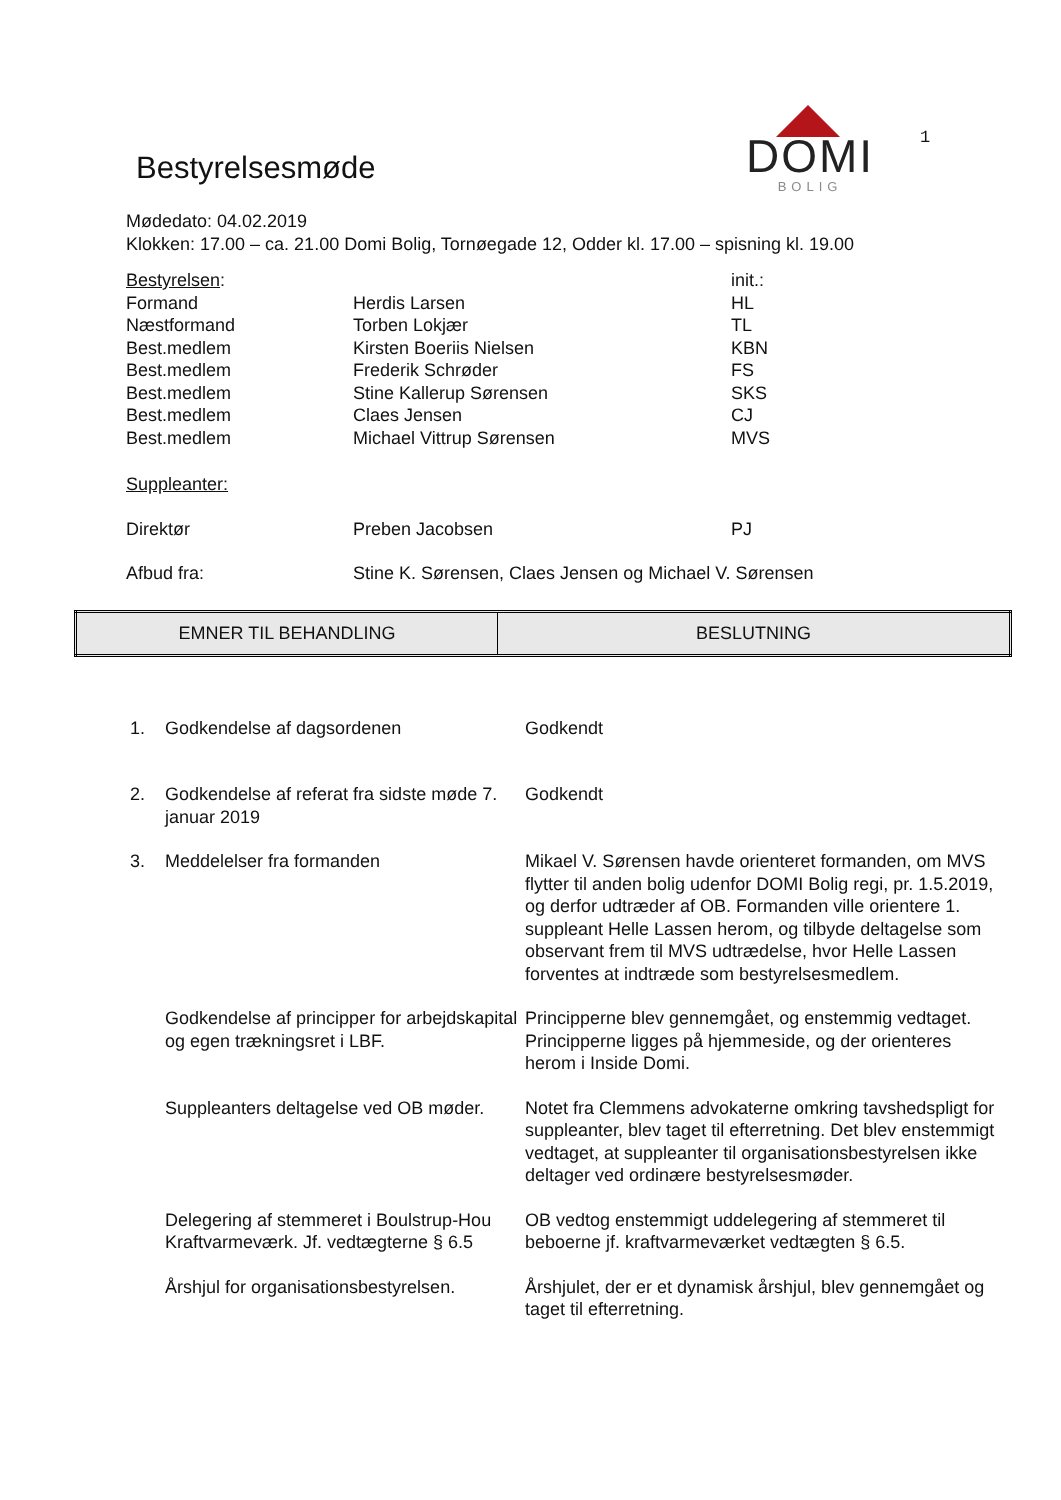Bestyrelsesmøde
DOMI
BOLIG
1
Mødedato: 04.02.2019
Klokken: 17.00 – ca. 21.00 Domi Bolig, Tornøegade 12, Odder kl. 17.00 – spisning kl. 19.00
| Bestyrelsen : | | init.: |
| Formand | Herdis Larsen | HL |
| Næstformand | Torben Lokjær | TL |
| Best.medlem | Kirsten Boeriis Nielsen | KBN |
| Best.medlem | Frederik Schrøder | FS |
| Best.medlem | Stine Kallerup Sørensen | SKS |
| Best.medlem | Claes Jensen | CJ |
| Best.medlem | Michael Vittrup Sørensen | MVS |
| Suppleanter: | | |
| Direktør | Preben Jacobsen | PJ |
| Afbud fra: | Stine K. Sørensen, Claes Jensen og Michael V. Sørensen | |
| EMNER TIL BEHANDLING | BESLUTNING |
| --- | --- |
| 1. | Godkendelse af dagsordenen | Godkendt |
| 2. | Godkendelse af referat fra sidste møde 7. januar 2019 | Godkendt |
| 3. | Meddelelser fra formanden | Mikael V. Sørensen havde orienteret formanden, om MVS flytter til anden bolig udenfor DOMI Bolig regi, pr. 1.5.2019, og derfor udtræder af OB. Formanden ville orientere 1. suppleant Helle Lassen herom, og tilbyde deltagelse som observant frem til MVS udtrædelse, hvor Helle Lassen forventes at indtræde som bestyrelsesmedlem. |
| | Godkendelse af principper for arbejdskapital og egen trækningsret i LBF. | Principperne blev gennemgået, og enstemmig vedtaget. Principperne ligges på hjemmeside, og der orienteres herom i Inside Domi. |
| | Suppleanters deltagelse ved OB møder. | Notet fra Clemmens advokaterne omkring tavshedspligt for suppleanter, blev taget til efterretning. Det blev enstemmigt vedtaget, at suppleanter til organisationsbestyrelsen ikke deltager ved ordinære bestyrelsesmøder. |
| | Delegering af stemmeret i Boulstrup-Hou Kraftvarmeværk. Jf. vedtægterne § 6.5 | OB vedtog enstemmigt uddelegering af stemmeret til beboerne jf. kraftvarmeværket vedtægten § 6.5. |
| | Årshjul for organisationsbestyrelsen. | Årshjulet, der er et dynamisk årshjul, blev gennemgået og taget til efterretning. |